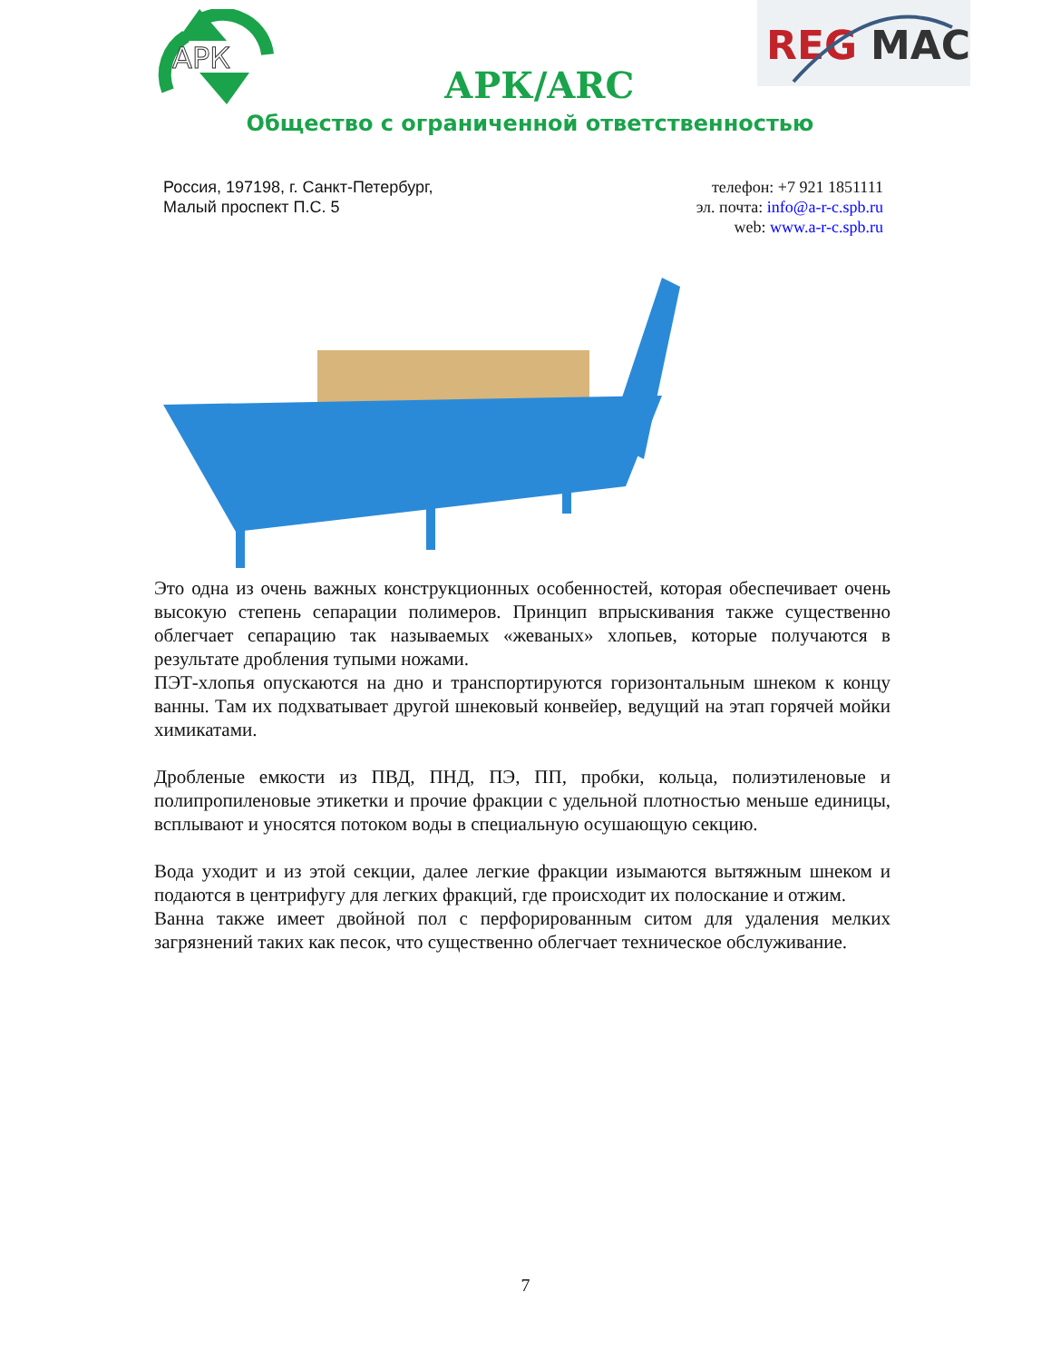АРК
REG
MAC
АРК/ARC
Общество с ограниченной ответственностью
Россия, 197198, г. Санкт-Петербург,
Малый проспект П.С. 5
телефон: +7 921 1851111
эл. почта: info@a-r-c.spb.ru
web: www.a-r-c.spb.ru
Это одна из очень важных конструкционных особенностей, которая обеспечивает очень высокую степень сепарации полимеров. Принцип впрыскивания также существенно облегчает сепарацию так называемых «жеваных» хлопьев, которые получаются в результате дробления тупыми ножами.
ПЭТ-хлопья опускаются на дно и транспортируются горизонтальным шнеком к концу ванны. Там их подхватывает другой шнековый конвейер, ведущий на этап горячей мойки химикатами.
Дробленые емкости из ПВД, ПНД, ПЭ, ПП, пробки, кольца, полиэтиленовые и полипропиленовые этикетки и прочие фракции с удельной плотностью меньше единицы, всплывают и уносятся потоком воды в специальную осушающую секцию.
Вода уходит и из этой секции, далее легкие фракции изымаются вытяжным шнеком и подаются в центрифугу для легких фракций, где происходит их полоскание и отжим.
Ванна также имеет двойной пол с перфорированным ситом для удаления мелких загрязнений таких как песок, что существенно облегчает техническое обслуживание.
7